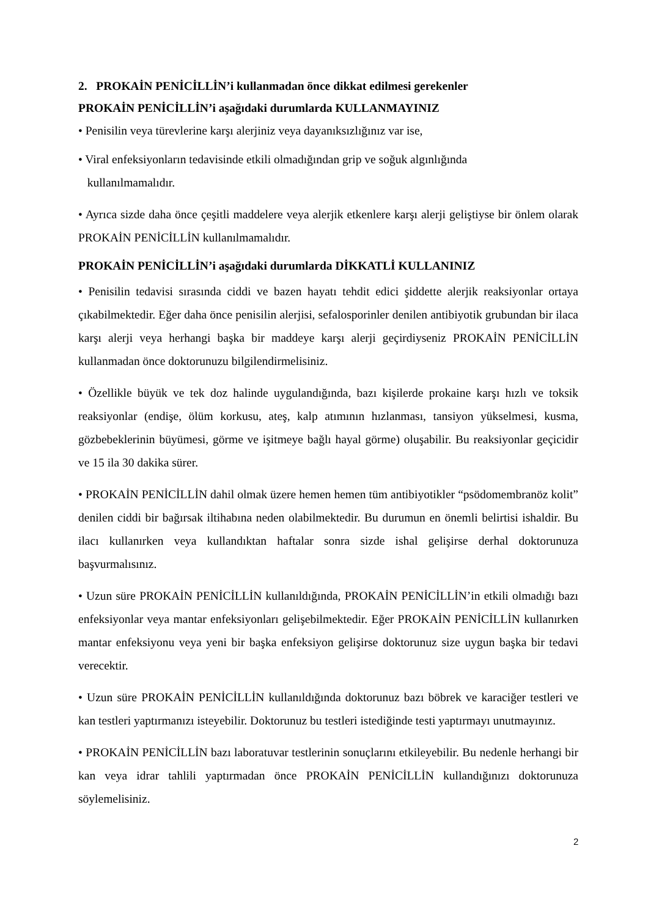2. PROKAİN PENİCİLLİN’i kullanmadan önce dikkat edilmesi gerekenler
PROKAİN PENİCİLLİN’i aşağıdaki durumlarda KULLANMAYINIZ
• Penisilin veya türevlerine karşı alerjiniz veya dayanıksızlığınız var ise,
• Viral enfeksiyonların tedavisinde etkili olmadığından grip ve soğuk algınlığında
kullanılmamalıdır.
• Ayrıca sizde daha önce çeşitli maddelere veya alerjik etkenlere karşı alerji geliştiyse bir önlem olarak PROKAİN PENİCİLLİN kullanılmamalıdır.
PROKAİN PENİCİLLİN’i aşağıdaki durumlarda DİKKATLİ KULLANINIZ
• Penisilin tedavisi sırasında ciddi ve bazen hayatı tehdit edici şiddette alerjik reaksiyonlar ortaya çıkabilmektedir. Eğer daha önce penisilin alerjisi, sefalosporinler denilen antibiyotik grubundan bir ilaca karşı alerji veya herhangi başka bir maddeye karşı alerji geçirdiyseniz PROKAİN PENİCİLLİN kullanmadan önce doktorunuzu bilgilendirmelisiniz.
• Özellikle büyük ve tek doz halinde uygulandığında, bazı kişilerde prokaine karşı hızlı ve toksik reaksiyonlar (endişe, ölüm korkusu, ateş, kalp atımının hızlanması, tansiyon yükselmesi, kusma, gözbebeklerinin büyümesi, görme ve işitmeye bağlı hayal görme) oluşabilir. Bu reaksiyonlar geçicidir ve 15 ila 30 dakika sürer.
• PROKAİN PENİCİLLİN dahil olmak üzere hemen hemen tüm antibiyotikler “psödomembranöz kolit” denilen ciddi bir bağırsak iltihabına neden olabilmektedir. Bu durumun en önemli belirtisi ishaldir. Bu ilacı kullanırken veya kullandıktan haftalar sonra sizde ishal gelişirse derhal doktorunuza başvurmalısınız.
• Uzun süre PROKAİN PENİCİLLİN kullanıldığında, PROKAİN PENİCİLLİN’in etkili olmadığı bazı enfeksiyonlar veya mantar enfeksiyonları gelişebilmektedir. Eğer PROKAİN PENİCİLLİN kullanırken mantar enfeksiyonu veya yeni bir başka enfeksiyon gelişirse doktorunuz size uygun başka bir tedavi verecektir.
• Uzun süre PROKAİN PENİCİLLİN kullanıldığında doktorunuz bazı böbrek ve karaciğer testleri ve kan testleri yaptırmanızı isteyebilir. Doktorunuz bu testleri istediğinde testi yaptırmayı unutmayınız.
• PROKAİN PENİCİLLİN bazı laboratuvar testlerinin sonuçlarını etkileyebilir. Bu nedenle herhangi bir kan veya idrar tahlili yaptırmadan önce PROKAİN PENİCİLLİN kullandığınızı doktorunuza söylemelisiniz.
2